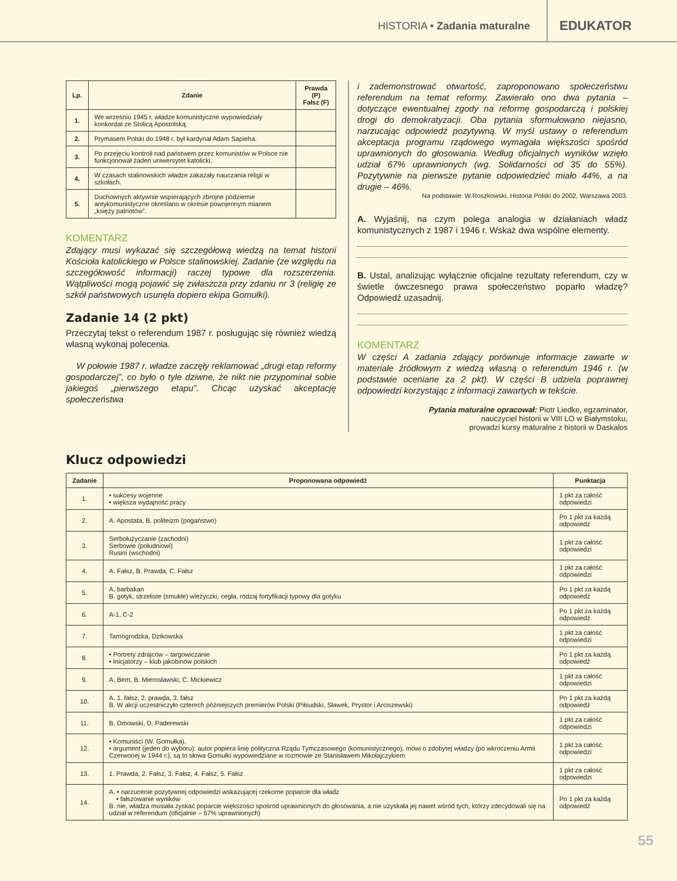HISTORIA • Zadania maturalne
EDUKATOR
| Lp. | Zdanie | Prawda (P) Fałsz (F) |
| --- | --- | --- |
| 1. | We wrześniu 1945 r. władze komunistyczne wypowiedziały konkordat ze Stolicą Apostolską. | |
| 2. | Prymasem Polski do 1948 r. był kardynał Adam Sapieha. | |
| 3. | Po przejęciu kontroli nad państwem przez komunistów w Polsce nie funkcjonował żaden uniwersytet katolicki. | |
| 4. | W czasach stalinowskich władze zakazały nauczania religii w szkołach. | |
| 5. | Duchownych aktywnie wspierających zbrojne podziemie antykomunistyczne określano w okresie powojennym mianem „księży patriotów”. | |
KOMENTARZ
Zdający musi wykazać się szczegółową wiedzą na temat historii Kościoła katolickiego w Polsce stalinowskiej. Zadanie (ze względu na szczegółowość informacji) raczej typowe dla rozszerzenia. Wątpliwości mogą pojawić się zwłaszcza przy zdaniu nr 3 (religię ze szkół państwowych usunęła dopiero ekipa Gomułki).
Zadanie 14 (2 pkt)
Przeczytaj tekst o referendum 1987 r. posługując się również wiedzą własną wykonaj polecenia.
W połowie 1987 r. władze zaczęły reklamować „drugi etap reformy gospodarczej”, co było o tyle dziwne, że nikt nie przypominał sobie jakiegoś „pierwszego etapu”. Chcąc uzyskać akceptację społeczeństwa
i zademonstrować otwartość, zaproponowano społeczeństwu referendum na temat reformy. Zawierało ono dwa pytania – dotyczące ewentualnej zgody na reformę gospodarczą i polskiej drogi do demokratyzacji. Oba pytania sformułowano niejasno, narzucając odpowiedź pozytywną. W myśl ustawy o referendum akceptacja programu rządowego wymagała większości spośród uprawnionych do głosowania. Według oficjalnych wyników wzięło udział 67% uprawnionych (wg. Solidarności od 35 do 55%). Pozytywnie na pierwsze pytanie odpowiedzieć miało 44%, a na drugie – 46%.
Na podstawie: W.Roszkowski, Historia Polski do 2002, Warszawa 2003.
A. Wyjaśnij, na czym polega analogia w działaniach władz komunistycznych z 1987 i 1946 r. Wskaż dwa wspólne elementy.
B. Ustal, analizując wyłącznie oficjalne rezultaty referendum, czy w świetle ówczesnego prawa społeczeństwo poparło władzę? Odpowiedź uzasadnij.
KOMENTARZ
W części A zadania zdający porównuje informacje zawarte w materiale źródłowym z wiedzą własną o referendum 1946 r. (w podstawie oceniane za 2 pkt). W części B udziela poprawnej odpowiedzi korzystając z informacji zawartych w tekście.
Pytania maturalne opracował: Piotr Liedke, egzaminator,
nauczyciel historii w VIII LO w Białymstoku,
prowadzi kursy maturalne z historii w Daskalos
Klucz odpowiedzi
| Zadanie | Proponowana odpowiedź | Punktacja |
| --- | --- | --- |
| 1. | • sukcesy wojenne • większa wydajność pracy | 1 pkt za całość odpowiedzi |
| 2. | A. Apostata, B. politeizm (pogaństwo) | Po 1 pkt za każdą odpowiedź |
| 3. | Serbołużyczanie (zachodni) Serbowie (południowi) Rusini (wschodni) | 1 pkt za całość odpowiedzi |
| 4. | A. Fałsz, B. Prawda, C. Fałsz | 1 pkt za całość odpowiedzi |
| 5. | A. barbakan B. gotyk, strzeliste (smukłe) wieżyczki, cegła, rodzaj fortyfikacji typowy dla gotyku | Po 1 pkt za każdą odpowiedź |
| 6. | A-1, C-2 | Po 1 pkt za każdą odpowiedź |
| 7. | Tarnogrodzka, Dzikowska | 1 pkt za całość odpowiedzi |
| 8. | • Portrety zdrajców – targowiczanie • Inicjatorzy – klub jakobinów polskich | Po 1 pkt za każdą odpowiedź |
| 9. | A. Bem, B. Mierosławski, C. Mickiewicz | 1 pkt za całość odpowiedzi |
| 10. | A. 1. fałsz, 2. prawda, 3. fałsz B. W akcji uczestniczyło czterech późniejszych premierów Polski (Piłsudski, Sławek, Prystor i Arciszewski) | Po 1 pkt za każdą odpowiedź |
| 11. | B. Dmowski, D. Paderewski | 1 pkt za całość odpowiedzi |
| 12. | • Komuniści (W. Gomułka), • argument (jeden do wyboru): autor popiera linię polityczna Rządu Tymczasowego (komunistycznego), mówi o zdobytej władzy (po wkroczeniu Armii Czerwonej w 1944 r.), są to słowa Gomułki wypowiedziane w rozmowie ze Stanisławem Mikołajczykiem | 1 pkt za całość odpowiedzi |
| 13. | 1. Prawda, 2. Fałsz, 3. Fałsz, 4. Fałsz, 5. Fałsz | 1 pkt za całość odpowiedzi |
| 14. | A. • narzucenie pozytywnej odpowiedzi wskazującej rzekome poparcie dla władz • fałszowanie wyników B. nie, władza musiała zyskać poparcie większości spośród uprawnionych do głosowania, a nie uzyskała jej nawet wśród tych, którzy zdecydowali się na udział w referendum (oficjalnie – 67% uprawnionych) | Po 1 pkt za każdą odpowiedź |
55